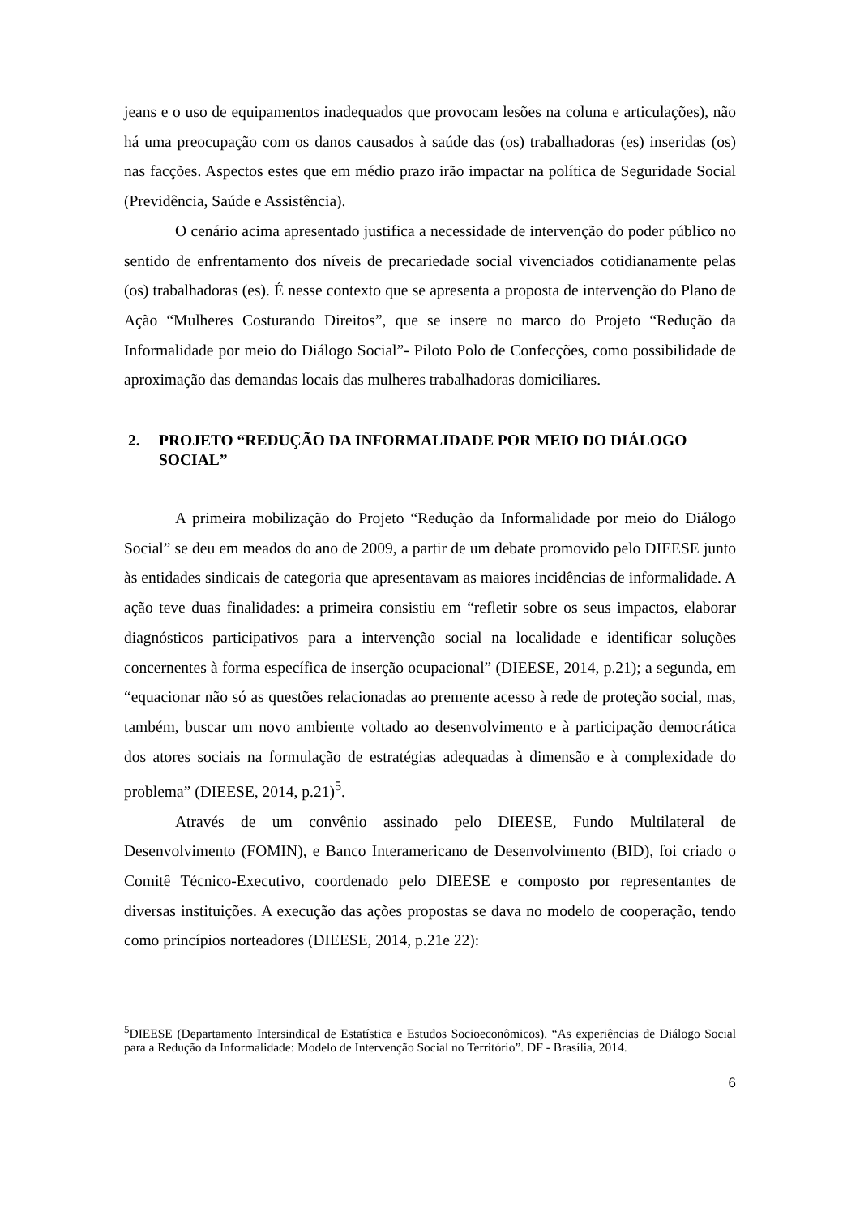jeans e o uso de equipamentos inadequados que provocam lesões na coluna e articulações), não há uma preocupação com os danos causados à saúde das (os) trabalhadoras (es) inseridas (os) nas facções. Aspectos estes que em médio prazo irão impactar na política de Seguridade Social (Previdência, Saúde e Assistência).
O cenário acima apresentado justifica a necessidade de intervenção do poder público no sentido de enfrentamento dos níveis de precariedade social vivenciados cotidianamente pelas (os) trabalhadoras (es). É nesse contexto que se apresenta a proposta de intervenção do Plano de Ação “Mulheres Costurando Direitos”, que se insere no marco do Projeto “Redução da Informalidade por meio do Diálogo Social”- Piloto Polo de Confecções, como possibilidade de aproximação das demandas locais das mulheres trabalhadoras domiciliares.
2. PROJETO “REDUÇÃO DA INFORMALIDADE POR MEIO DO DIÁLOGO SOCIAL”
A primeira mobilização do Projeto “Redução da Informalidade por meio do Diálogo Social” se deu em meados do ano de 2009, a partir de um debate promovido pelo DIEESE junto às entidades sindicais de categoria que apresentavam as maiores incidências de informalidade. A ação teve duas finalidades: a primeira consistiu em “refletir sobre os seus impactos, elaborar diagnósticos participativos para a intervenção social na localidade e identificar soluções concernentes à forma específica de inserção ocupacional” (DIEESE, 2014, p.21); a segunda, em “equacionar não só as questões relacionadas ao premente acesso à rede de proteção social, mas, também, buscar um novo ambiente voltado ao desenvolvimento e à participação democrática dos atores sociais na formulação de estratégias adequadas à dimensão e à complexidade do problema” (DIEESE, 2014, p.21)<sup>5</sup>.
Através de um convênio assinado pelo DIEESE, Fundo Multilateral de Desenvolvimento (FOMIN), e Banco Interamericano de Desenvolvimento (BID), foi criado o Comitê Técnico-Executivo, coordenado pelo DIEESE e composto por representantes de diversas instituições. A execução das ações propostas se dava no modelo de cooperação, tendo como princípios norteadores (DIEESE, 2014, p.21e 22):
<sup>5</sup> DIEESE (Departamento Intersindical de Estatística e Estudos Socioeconômicos). “As experiências de Diálogo Social para a Redução da Informalidade: Modelo de Intervenção Social no Território”. DF - Brasília, 2014.
6